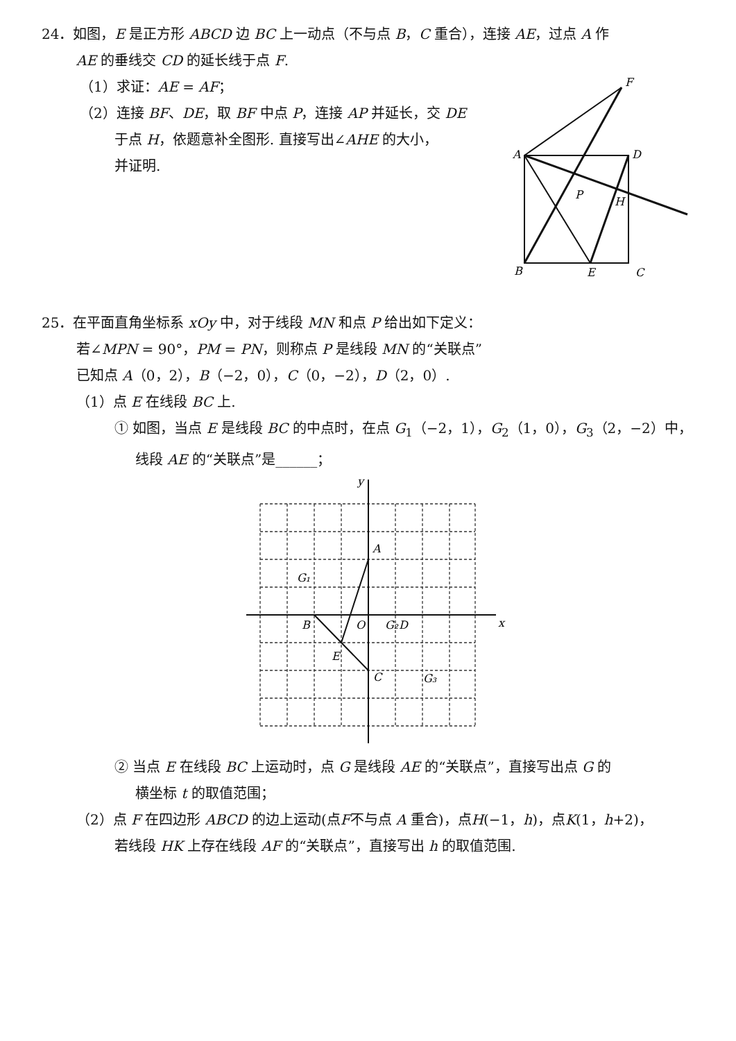24．如图，E 是正方形 ABCD 边 BC 上一动点（不与点 B，C 重合），连接 AE，过点 A 作
AE 的垂线交 CD 的延长线于点 F.
（1）求证：AE = AF；
（2）连接 BF、DE，取 BF 中点 P，连接 AP 并延长，交 DE
于点 H，依题意补全图形. 直接写出∠AHE 的大小，
并证明.
A
D
B
E
C
F
P
H
25．在平面直角坐标系 xOy 中，对于线段 MN 和点 P 给出如下定义：
若∠MPN = 90°，PM = PN，则称点 P 是线段 MN 的“关联点”
已知点 A（0，2），B（−2，0），C（0，−2），D（2，0）.
（1）点 E 在线段 BC 上.
① 如图，当点 E 是线段 BC 的中点时，在点 G<sub>1</sub>（−2，1），G<sub>2</sub>（1，0），G<sub>3</sub>（2，−2）中，
线段 AE 的“关联点”是______；
y
x
A
B
O
C
D
E
G₁
G₂
G₃
② 当点 E 在线段 BC 上运动时，点 G 是线段 AE 的“关联点”，直接写出点 G 的
横坐标 t 的取值范围；
（2）点 F 在四边形 ABCD 的边上运动(点F不与点 A 重合)，点H(−1，h)，点K(1，h+2)，
若线段 HK 上存在线段 AF 的“关联点”，直接写出 h 的取值范围.